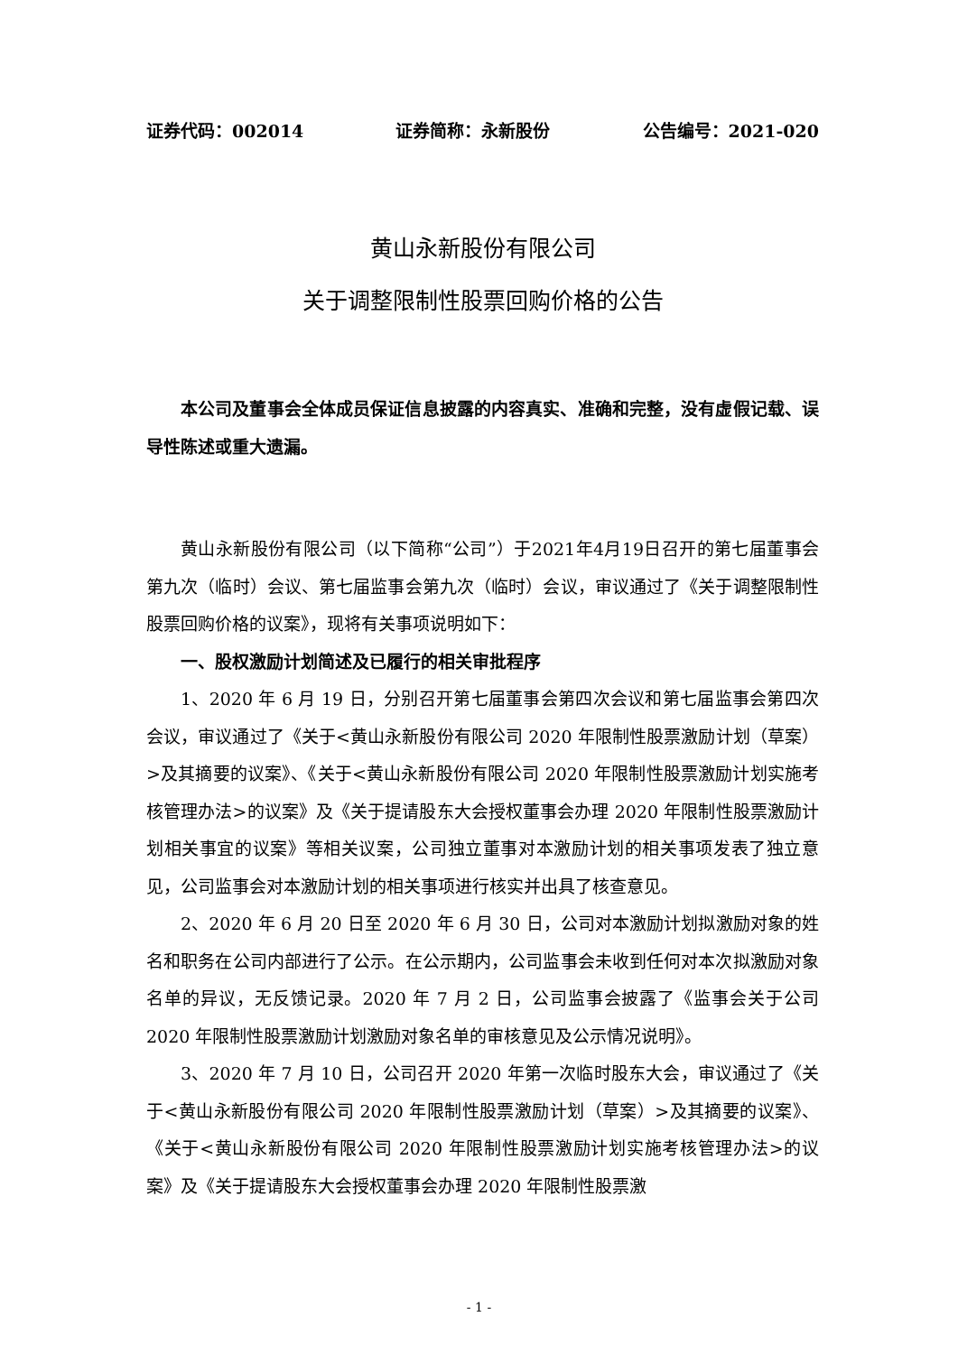证券代码：002014 证券简称：永新股份 公告编号：2021-020
黄山永新股份有限公司
关于调整限制性股票回购价格的公告
本公司及董事会全体成员保证信息披露的内容真实、准确和完整，没有虚假记载、误导性陈述或重大遗漏。
黄山永新股份有限公司（以下简称“公司”）于2021年4月19日召开的第七届董事会第九次（临时）会议、第七届监事会第九次（临时）会议，审议通过了《关于调整限制性股票回购价格的议案》，现将有关事项说明如下：
一、股权激励计划简述及已履行的相关审批程序
1、2020 年 6 月 19 日，分别召开第七届董事会第四次会议和第七届监事会第四次会议，审议通过了《关于<黄山永新股份有限公司 2020 年限制性股票激励计划（草案）>及其摘要的议案》、《关于<黄山永新股份有限公司 2020 年限制性股票激励计划实施考核管理办法>的议案》及《关于提请股东大会授权董事会办理 2020 年限制性股票激励计划相关事宜的议案》等相关议案，公司独立董事对本激励计划的相关事项发表了独立意见，公司监事会对本激励计划的相关事项进行核实并出具了核查意见。
2、2020 年 6 月 20 日至 2020 年 6 月 30 日，公司对本激励计划拟激励对象的姓名和职务在公司内部进行了公示。在公示期内，公司监事会未收到任何对本次拟激励对象名单的异议，无反馈记录。2020 年 7 月 2 日，公司监事会披露了《监事会关于公司 2020 年限制性股票激励计划激励对象名单的审核意见及公示情况说明》。
3、2020 年 7 月 10 日，公司召开 2020 年第一次临时股东大会，审议通过了《关于<黄山永新股份有限公司 2020 年限制性股票激励计划（草案）>及其摘要的议案》、《关于<黄山永新股份有限公司 2020 年限制性股票激励计划实施考核管理办法>的议案》及《关于提请股东大会授权董事会办理 2020 年限制性股票激
- 1 -